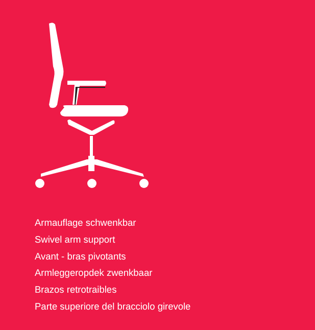Armauflage schwenkbar
Swivel arm support
Avant - bras pivotants
Armleggeropdek zwenkbaar
Brazos retrotraibles
Parte superiore del bracciolo girevole